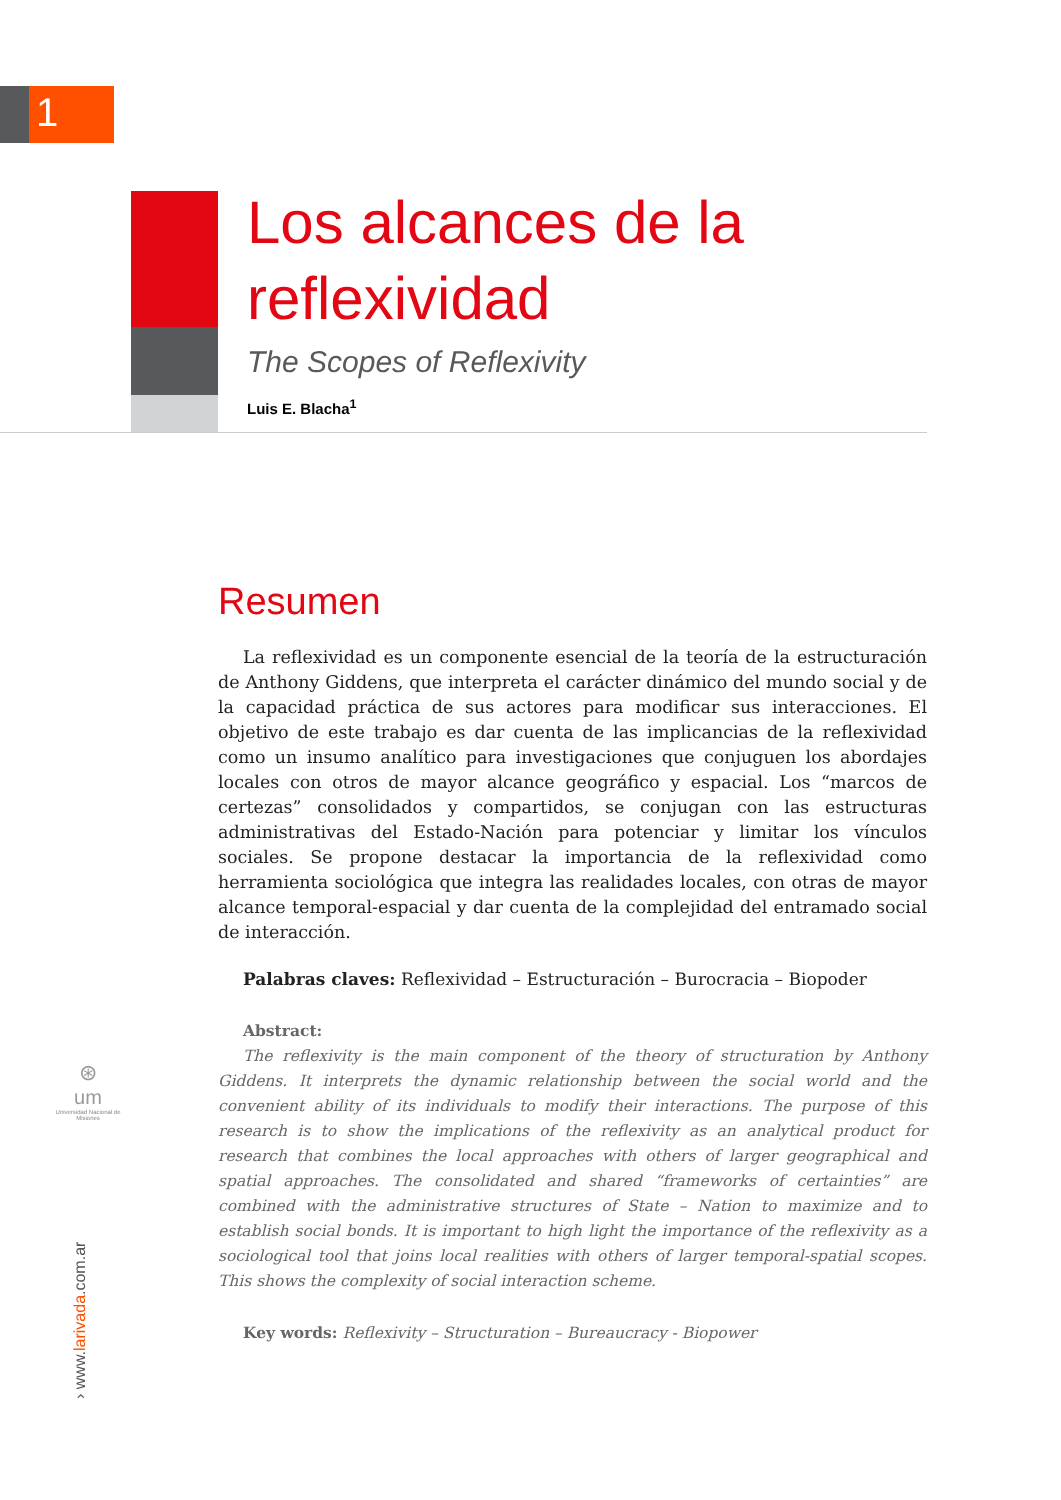1
Los alcances de la
reflexividad
The Scopes of Reflexivity
Luis E. Blacha<sup>1</sup>
Resumen
La reflexividad es un componente esencial de la teoría de la estructuración de Anthony Giddens, que interpreta el carácter dinámico del mundo social y de la capacidad práctica de sus actores para modificar sus interacciones. El objetivo de este trabajo es dar cuenta de las implicancias de la reflexividad como un insumo analítico para investigaciones que conjuguen los abordajes locales con otros de mayor alcance geográfico y espacial. Los “marcos de certezas” consolidados y compartidos, se conjugan con las estructuras administrativas del Estado-Nación para potenciar y limitar los vínculos sociales. Se propone destacar la importancia de la reflexividad como herramienta sociológica que integra las realidades locales, con otras de mayor alcance temporal-espacial y dar cuenta de la complejidad del entramado social de interacción.
Palabras claves: Reflexividad – Estructuración – Burocracia – Biopoder
Abstract:
The reflexivity is the main component of the theory of structuration by Anthony Giddens. It interprets the dynamic relationship between the social world and the convenient ability of its individuals to modify their interactions. The purpose of this research is to show the implications of the reflexivity as an analytical product for research that combines the local approaches with others of larger geographical and spatial approaches. The consolidated and shared “frameworks of certainties” are combined with the administrative structures of State – Nation to maximize and to establish social bonds. It is important to high light the importance of the reflexivity as a sociological tool that joins local realities with others of larger temporal-spatial scopes. This shows the complexity of social interaction scheme.
Key words: Reflexivity – Structuration – Bureaucracy - Biopower
⊛
um
Universidad Nacional de Misiones
› www.larivada.com.ar